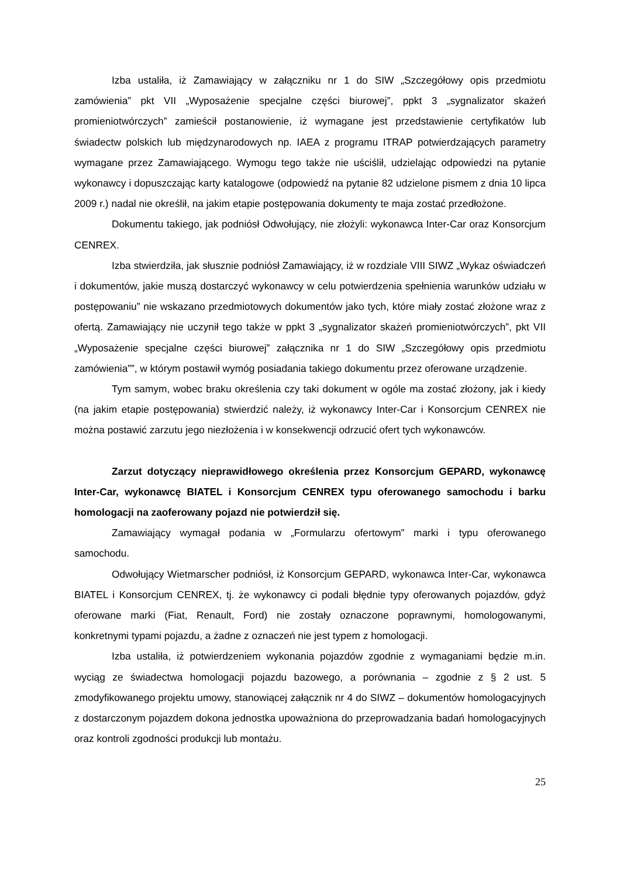Izba ustaliła, iż Zamawiający w załączniku nr 1 do SIW „Szczegółowy opis przedmiotu zamówienia” pkt VII „Wyposażenie specjalne części biurowej”, ppkt 3 „sygnalizator skażeń promieniotwórczych” zamieścił postanowienie, iż wymagane jest przedstawienie certyfikatów lub świadectw polskich lub międzynarodowych np. IAEA z programu ITRAP potwierdzających parametry wymagane przez Zamawiającego. Wymogu tego także nie uściślił, udzielając odpowiedzi na pytanie wykonawcy i dopuszczając karty katalogowe (odpowiedź na pytanie 82 udzielone pismem z dnia 10 lipca 2009 r.) nadal nie określił, na jakim etapie postępowania dokumenty te maja zostać przedłożone.
Dokumentu takiego, jak podniósł Odwołujący, nie złożyli: wykonawca Inter-Car oraz Konsorcjum CENREX.
Izba stwierdziła, jak słusznie podniósł Zamawiający, iż w rozdziale VIII SIWZ „Wykaz oświadczeń i dokumentów, jakie muszą dostarczyć wykonawcy w celu potwierdzenia spełnienia warunków udziału w postępowaniu” nie wskazano przedmiotowych dokumentów jako tych, które miały zostać złożone wraz z ofertą. Zamawiający nie uczynił tego także w ppkt 3 „sygnalizator skażeń promieniotwórczych”, pkt VII „Wyposażenie specjalne części biurowej” załącznika nr 1 do SIW „Szczegółowy opis przedmiotu zamówienia””, w którym postawił wymóg posiadania takiego dokumentu przez oferowane urządzenie.
Tym samym, wobec braku określenia czy taki dokument w ogóle ma zostać złożony, jak i kiedy (na jakim etapie postępowania) stwierdzić należy, iż wykonawcy Inter-Car i Konsorcjum CENREX nie można postawić zarzutu jego niezłożenia i w konsekwencji odrzucić ofert tych wykonawców.
Zarzut dotyczący nieprawidłowego określenia przez Konsorcjum GEPARD, wykonawcę Inter-Car, wykonawcę BIATEL i Konsorcjum CENREX typu oferowanego samochodu i barku homologacji na zaoferowany pojazd nie potwierdził się.
Zamawiający wymagał podania w „Formularzu ofertowym” marki i typu oferowanego samochodu.
Odwołujący Wietmarscher podniósł, iż Konsorcjum GEPARD, wykonawca Inter-Car, wykonawca BIATEL i Konsorcjum CENREX, tj. że wykonawcy ci podali błędnie typy oferowanych pojazdów, gdyż oferowane marki (Fiat, Renault, Ford) nie zostały oznaczone poprawnymi, homologowanymi, konkretnymi typami pojazdu, a żadne z oznaczeń nie jest typem z homologacji.
Izba ustaliła, iż potwierdzeniem wykonania pojazdów zgodnie z wymaganiami będzie m.in. wyciąg ze świadectwa homologacji pojazdu bazowego, a porównania – zgodnie z § 2 ust. 5 zmodyfikowanego projektu umowy, stanowiącej załącznik nr 4 do SIWZ – dokumentów homologacyjnych z dostarczonym pojazdem dokona jednostka upoważniona do przeprowadzania badań homologacyjnych oraz kontroli zgodności produkcji lub montażu.
25